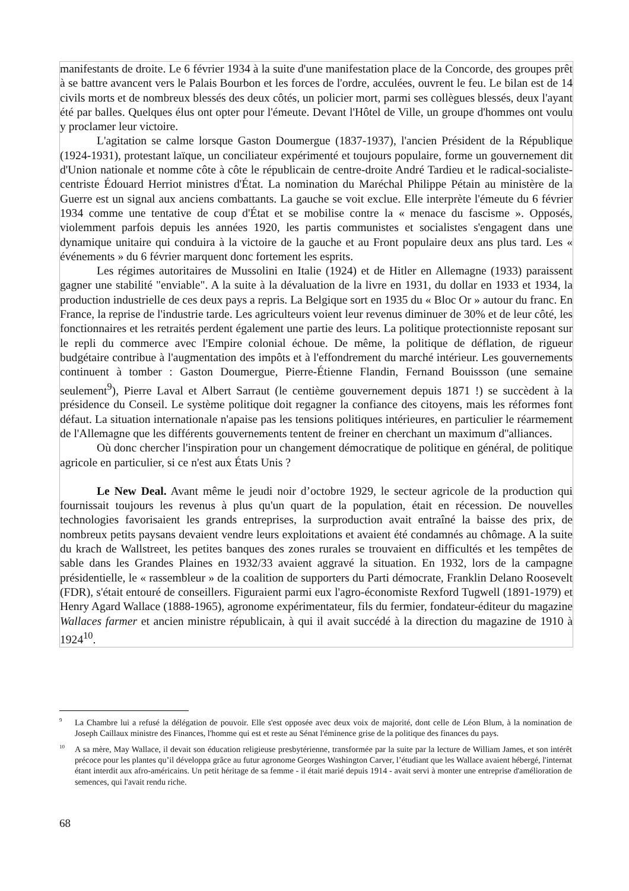manifestants de droite. Le 6 février 1934 à la suite d'une manifestation place de la Concorde, des groupes prêt à se battre avancent vers le Palais Bourbon et les forces de l'ordre, acculées, ouvrent le feu. Le bilan est de 14 civils morts et de nombreux blessés des deux côtés, un policier mort, parmi ses collègues blessés, deux l'ayant été par balles. Quelques élus ont opter pour l'émeute. Devant l'Hôtel de Ville, un groupe d'hommes ont voulu y proclamer leur victoire.
L'agitation se calme lorsque Gaston Doumergue (1837-1937), l'ancien Président de la République (1924-1931), protestant laïque, un conciliateur expérimenté et toujours populaire, forme un gouvernement dit d'Union nationale et nomme côte à côte le républicain de centre-droite André Tardieu et le radical-socialiste-centriste Édouard Herriot ministres d'État. La nomination du Maréchal Philippe Pétain au ministère de la Guerre est un signal aux anciens combattants. La gauche se voit exclue. Elle interprète l'émeute du 6 février 1934 comme une tentative de coup d'État et se mobilise contre la « menace du fascisme ». Opposés, violemment parfois depuis les années 1920, les partis communistes et socialistes s'engagent dans une dynamique unitaire qui conduira à la victoire de la gauche et au Front populaire deux ans plus tard. Les « événements » du 6 février marquent donc fortement les esprits.
Les régimes autoritaires de Mussolini en Italie (1924) et de Hitler en Allemagne (1933) paraissent gagner une stabilité "enviable". A la suite à la dévaluation de la livre en 1931, du dollar en 1933 et 1934, la production industrielle de ces deux pays a repris. La Belgique sort en 1935 du « Bloc Or » autour du franc. En France, la reprise de l'industrie tarde. Les agriculteurs voient leur revenus diminuer de 30% et de leur côté, les fonctionnaires et les retraités perdent également une partie des leurs. La politique protectionniste reposant sur le repli du commerce avec l'Empire colonial échoue. De même, la politique de déflation, de rigueur budgétaire contribue à l'augmentation des impôts et à l'effondrement du marché intérieur. Les gouvernements continuent à tomber : Gaston Doumergue, Pierre-Étienne Flandin, Fernand Bouissson (une semaine seulement<sup>9</sup>), Pierre Laval et Albert Sarraut (le centième gouvernement depuis 1871 !) se succèdent à la présidence du Conseil. Le système politique doit regagner la confiance des citoyens, mais les réformes font défaut. La situation internationale n'apaise pas les tensions politiques intérieures, en particulier le réarmement de l'Allemagne que les différents gouvernements tentent de freiner en cherchant un maximum d''alliances.
Où donc chercher l'inspiration pour un changement démocratique de politique en général, de politique agricole en particulier, si ce n'est aux États Unis ?
Le New Deal. Avant même le jeudi noir d’octobre 1929, le secteur agricole de la production qui fournissait toujours les revenus à plus qu'un quart de la population, était en récession. De nouvelles technologies favorisaient les grands entreprises, la surproduction avait entraîné la baisse des prix, de nombreux petits paysans devaient vendre leurs exploitations et avaient été condamnés au chômage. A la suite du krach de Wallstreet, les petites banques des zones rurales se trouvaient en difficultés et les tempêtes de sable dans les Grandes Plaines en 1932/33 avaient aggravé la situation. En 1932, lors de la campagne présidentielle, le « rassembleur » de la coalition de supporters du Parti démocrate, Franklin Delano Roosevelt (FDR), s'était entouré de conseillers. Figuraient parmi eux l'agro-économiste Rexford Tugwell (1891-1979) et Henry Agard Wallace (1888-1965), agronome expérimentateur, fils du fermier, fondateur-éditeur du magazine Wallaces farmer et ancien ministre républicain, à qui il avait succédé à la direction du magazine de 1910 à 1924<sup>10</sup>.
<sup>9</sup> La Chambre lui a refusé la délégation de pouvoir. Elle s'est opposée avec deux voix de majorité, dont celle de Léon Blum, à la nomination de Joseph Caillaux ministre des Finances, l'homme qui est et reste au Sénat l'éminence grise de la politique des finances du pays.
<sup>10</sup> A sa mère, May Wallace, il devait son éducation religieuse presbytérienne, transformée par la suite par la lecture de William James, et son intérêt précoce pour les plantes qu’il développa grâce au futur agronome Georges Washington Carver, l’étudiant que les Wallace avaient hébergé, l'internat étant interdit aux afro-américains. Un petit héritage de sa femme - il était marié depuis 1914 - avait servi à monter une entreprise d'amélioration de semences, qui l'avait rendu riche.
68